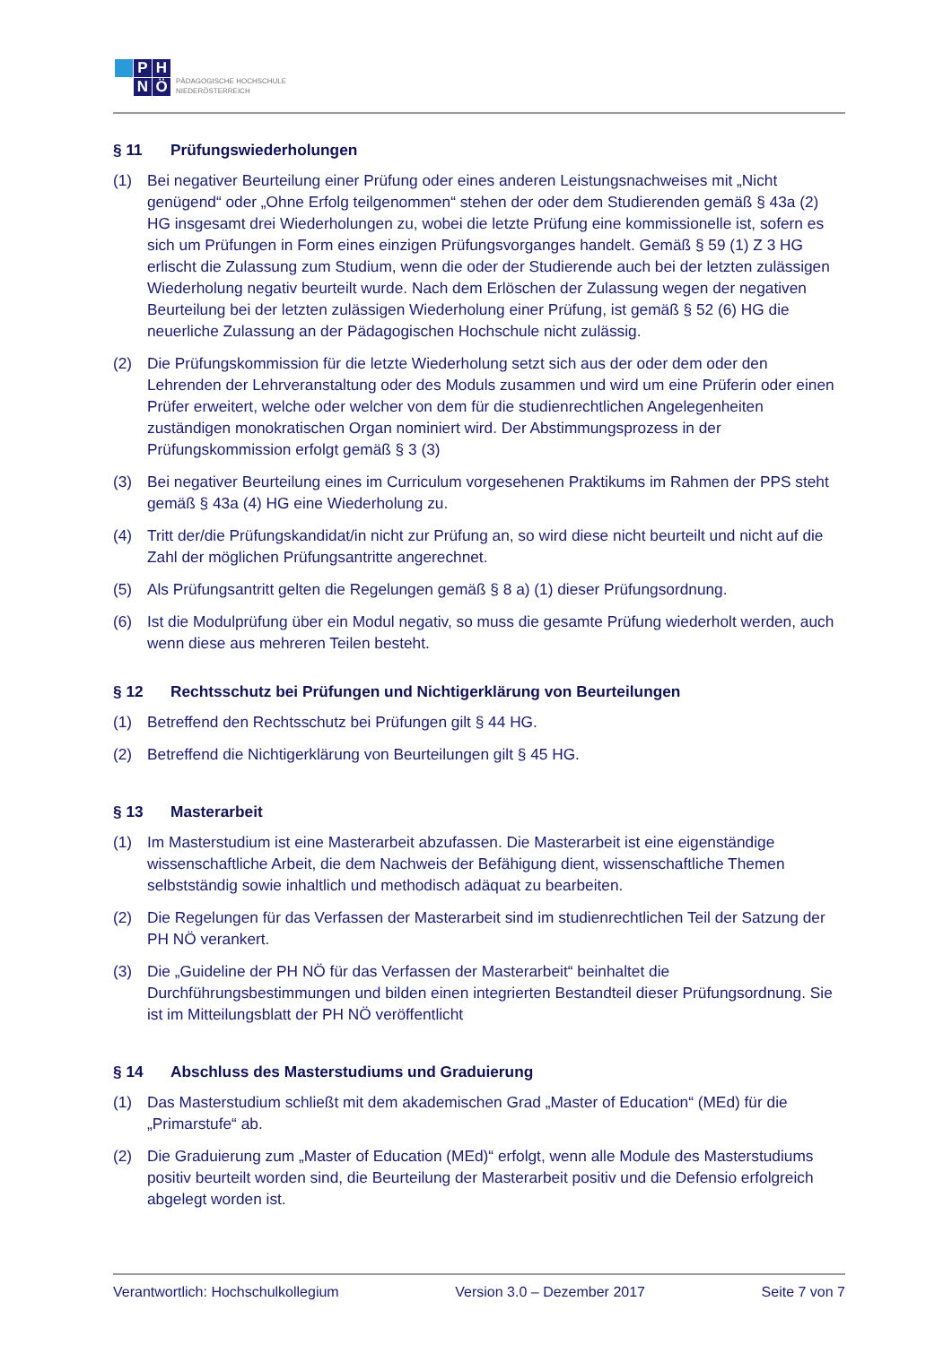P
H
N
Ö
PÄDAGOGISCHE HOCHSCHULE
NIEDERÖSTERREICH
§ 11 Prüfungswiederholungen
(1) Bei negativer Beurteilung einer Prüfung oder eines anderen Leistungsnachweises mit „Nicht genügend“ oder „Ohne Erfolg teilgenommen“ stehen der oder dem Studierenden gemäß § 43a (2) HG insgesamt drei Wiederholungen zu, wobei die letzte Prüfung eine kommissionelle ist, sofern es sich um Prüfungen in Form eines einzigen Prüfungsvorganges handelt. Gemäß § 59 (1) Z 3 HG erlischt die Zulassung zum Studium, wenn die oder der Studierende auch bei der letzten zulässigen Wiederholung negativ beurteilt wurde. Nach dem Erlöschen der Zulassung wegen der negativen Beurteilung bei der letzten zulässigen Wiederholung einer Prüfung, ist gemäß § 52 (6) HG die neuerliche Zulassung an der Pädagogischen Hochschule nicht zulässig.
(2) Die Prüfungskommission für die letzte Wiederholung setzt sich aus der oder dem oder den Lehrenden der Lehrveranstaltung oder des Moduls zusammen und wird um eine Prüferin oder einen Prüfer erweitert, welche oder welcher von dem für die studienrechtlichen Angelegenheiten zuständigen monokratischen Organ nominiert wird. Der Abstimmungsprozess in der Prüfungskommission erfolgt gemäß § 3 (3)
(3) Bei negativer Beurteilung eines im Curriculum vorgesehenen Praktikums im Rahmen der PPS steht gemäß § 43a (4) HG eine Wiederholung zu.
(4) Tritt der/die Prüfungskandidat/in nicht zur Prüfung an, so wird diese nicht beurteilt und nicht auf die Zahl der möglichen Prüfungsantritte angerechnet.
(5) Als Prüfungsantritt gelten die Regelungen gemäß § 8 a) (1) dieser Prüfungsordnung.
(6) Ist die Modulprüfung über ein Modul negativ, so muss die gesamte Prüfung wiederholt werden, auch wenn diese aus mehreren Teilen besteht.
§ 12 Rechtsschutz bei Prüfungen und Nichtigerklärung von Beurteilungen
(1) Betreffend den Rechtsschutz bei Prüfungen gilt § 44 HG.
(2) Betreffend die Nichtigerklärung von Beurteilungen gilt § 45 HG.
§ 13 Masterarbeit
(1) Im Masterstudium ist eine Masterarbeit abzufassen. Die Masterarbeit ist eine eigenständige wissenschaftliche Arbeit, die dem Nachweis der Befähigung dient, wissenschaftliche Themen selbstständig sowie inhaltlich und methodisch adäquat zu bearbeiten.
(2) Die Regelungen für das Verfassen der Masterarbeit sind im studienrechtlichen Teil der Satzung der PH NÖ verankert.
(3) Die „Guideline der PH NÖ für das Verfassen der Masterarbeit“ beinhaltet die Durchführungsbestimmungen und bilden einen integrierten Bestandteil dieser Prüfungsordnung. Sie ist im Mitteilungsblatt der PH NÖ veröffentlicht
§ 14 Abschluss des Masterstudiums und Graduierung
(1) Das Masterstudium schließt mit dem akademischen Grad „Master of Education“ (MEd) für die „Primarstufe“ ab.
(2) Die Graduierung zum „Master of Education (MEd)“ erfolgt, wenn alle Module des Masterstudiums positiv beurteilt worden sind, die Beurteilung der Masterarbeit positiv und die Defensio erfolgreich abgelegt worden ist.
Verantwortlich: Hochschulkollegium Version 3.0 – Dezember 2017 Seite 7 von 7